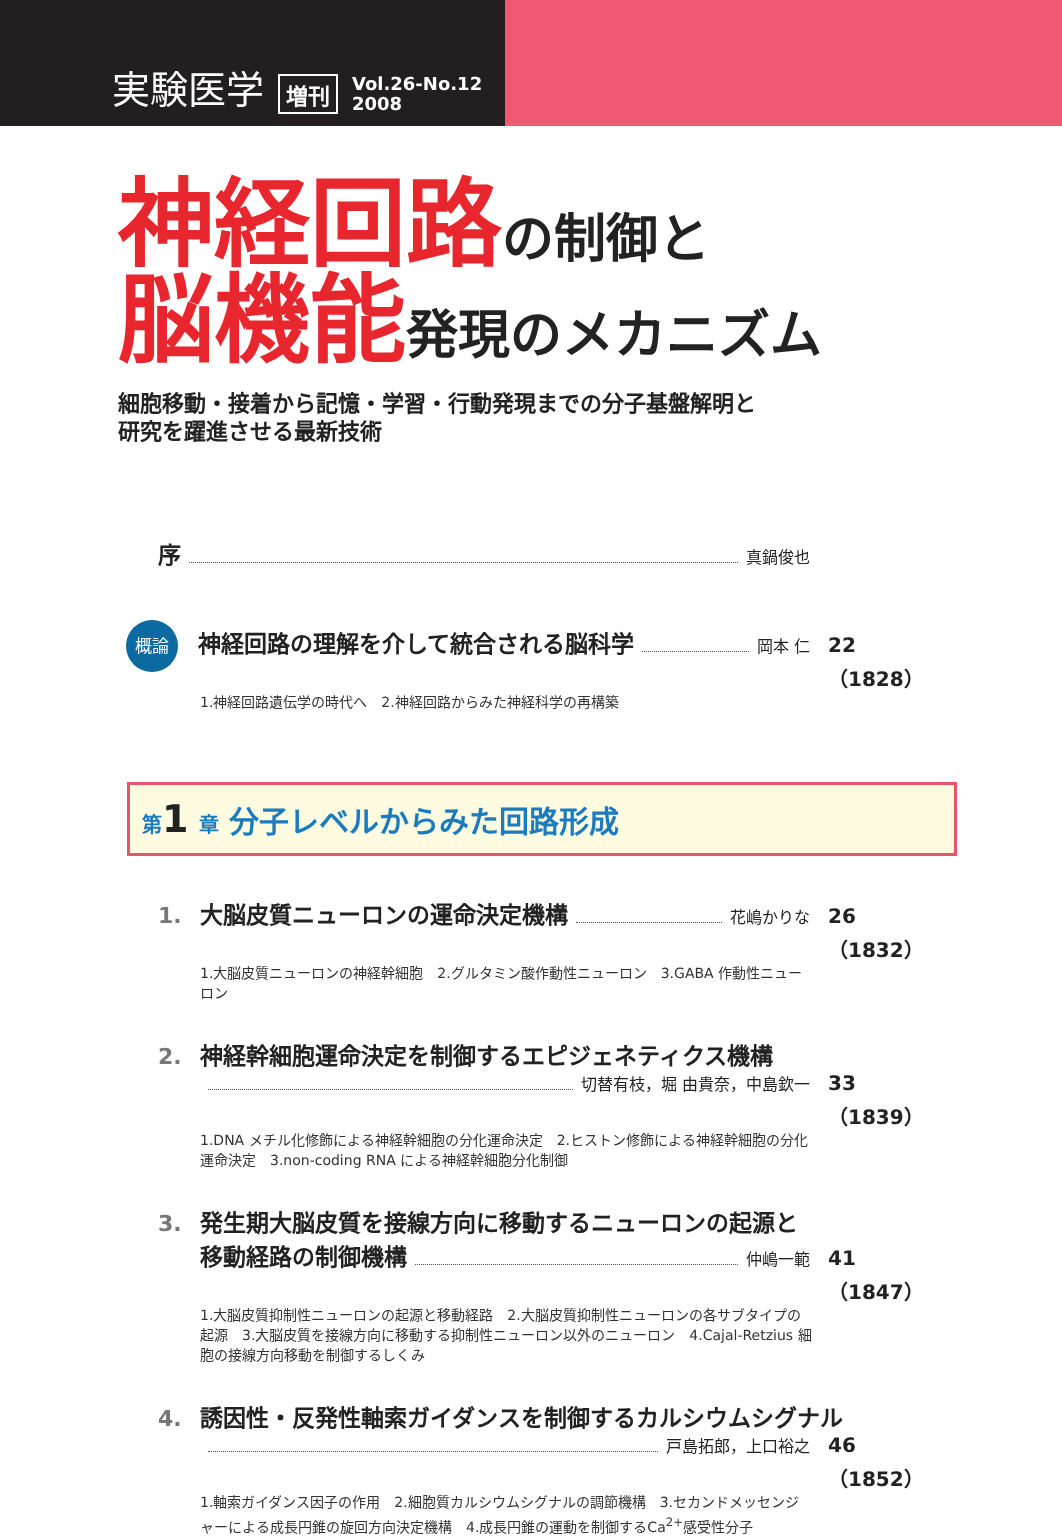実験医学 増刊 Vol.26-No.12
2008
神経回路 の制御と
脳機能 発現のメカニズム
細胞移動・接着から記憶・学習・行動発現までの分子基盤解明と
研究を躍進させる最新技術
序 真鍋俊也
概論 神経回路の理解を介して統合される脳科学 岡本 仁 22（1828）
1.神経回路遺伝学の時代へ　2.神経回路からみた神経科学の再構築
第 1 章 分子レベルからみた回路形成
1. 大脳皮質ニューロンの運命決定機構 花嶋かりな 26（1832）
1.大脳皮質ニューロンの神経幹細胞　2.グルタミン酸作動性ニューロン　3.GABA 作動性ニューロン
2. 神経幹細胞運命決定を制御するエピジェネティクス機構
切替有枝，堀 由貴奈，中島欽一 33（1839）
1.DNA メチル化修飾による神経幹細胞の分化運命決定　2.ヒストン修飾による神経幹細胞の分化運命決定　3.non-coding RNA による神経幹細胞分化制御
3. 発生期大脳皮質を接線方向に移動するニューロンの起源と
移動経路の制御機構 仲嶋一範 41（1847）
1.大脳皮質抑制性ニューロンの起源と移動経路　2.大脳皮質抑制性ニューロンの各サブタイプの起源　3.大脳皮質を接線方向に移動する抑制性ニューロン以外のニューロン　4.Cajal-Retzius 細胞の接線方向移動を制御するしくみ
4. 誘因性・反発性軸索ガイダンスを制御するカルシウムシグナル
戸島拓郎，上口裕之 46（1852）
1.軸索ガイダンス因子の作用　2.細胞質カルシウムシグナルの調節機構　3.セカンドメッセンジャーによる成長円錐の旋回方向決定機構　4.成長円錐の運動を制御するCa<sup>2+</sup>感受性分子